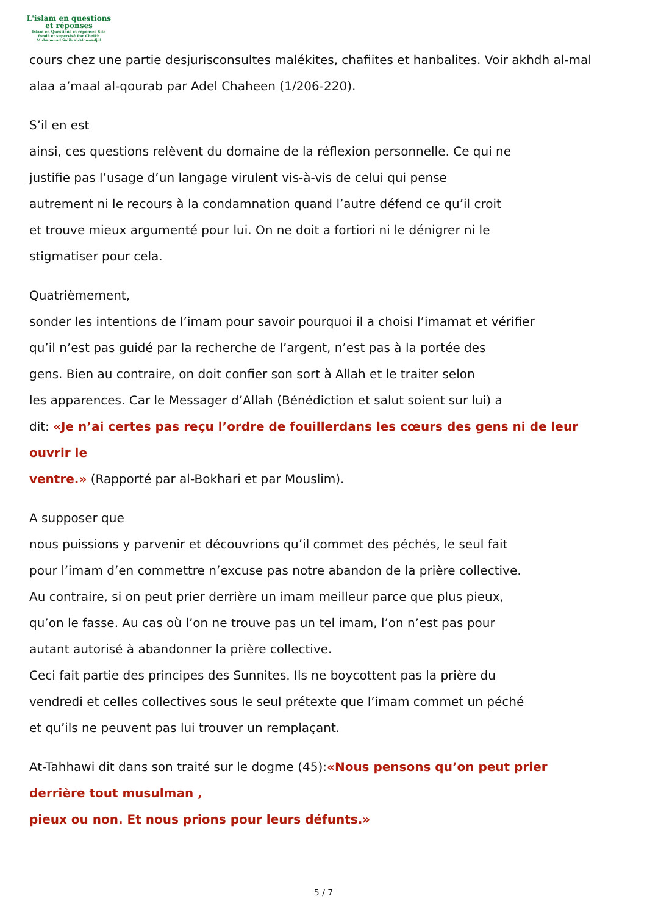L'islam en questions
et réponses
Islam en Questions et réponses Site
fondé et supervisé Par Cheikh
Muhammad Salih al-Mounadjid
cours chez une partie desjurisconsultes malékites, chafiites et hanbalites. Voir akhdh al-mal alaa a’maal al-qourab par Adel Chaheen (1/206-220).
S’il en est
ainsi, ces questions relèvent du domaine de la réflexion personnelle. Ce qui ne
justifie pas l’usage d’un langage virulent vis-à-vis de celui qui pense
autrement ni le recours à la condamnation quand l’autre défend ce qu’il croit
et trouve mieux argumenté pour lui. On ne doit a fortiori ni le dénigrer ni le
stigmatiser pour cela.
Quatrièmement,
sonder les intentions de l’imam pour savoir pourquoi il a choisi l’imamat et vérifier
qu’il n’est pas guidé par la recherche de l’argent, n’est pas à la portée des
gens. Bien au contraire, on doit confier son sort à Allah et le traiter selon
les apparences. Car le Messager d’Allah (Bénédiction et salut soient sur lui) a
dit: «Je n’ai certes pas reçu l’ordre de fouillerdans les cœurs des gens ni de leur ouvrir le
ventre.» (Rapporté par al-Bokhari et par Mouslim).
A supposer que
nous puissions y parvenir et découvrions qu’il commet des péchés, le seul fait
pour l’imam d’en commettre n’excuse pas notre abandon de la prière collective.
Au contraire, si on peut prier derrière un imam meilleur parce que plus pieux,
qu’on le fasse. Au cas où l’on ne trouve pas un tel imam, l’on n’est pas pour
autant autorisé à abandonner la prière collective.
Ceci fait partie des principes des Sunnites. Ils ne boycottent pas la prière du
vendredi et celles collectives sous le seul prétexte que l’imam commet un péché
et qu’ils ne peuvent pas lui trouver un remplaçant.
At-Tahhawi dit dans son traité sur le dogme (45):«Nous pensons qu’on peut prier
derrière tout musulman ,
pieux ou non. Et nous prions pour leurs défunts.»
5 / 7